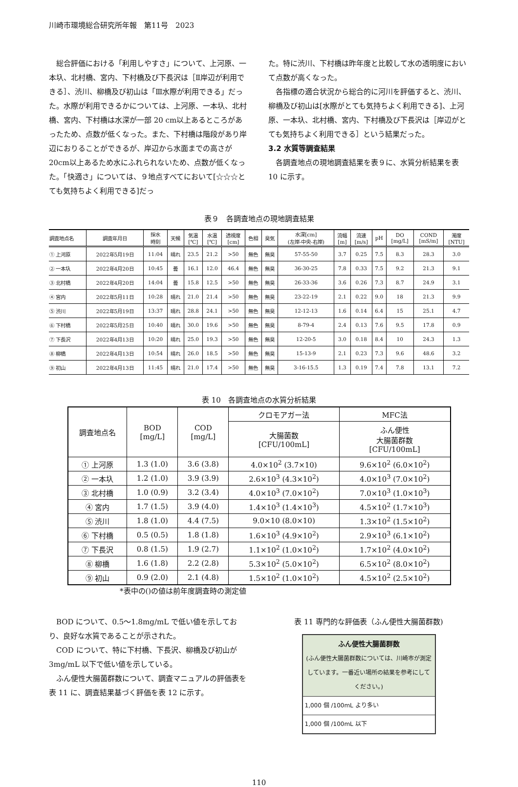川崎市環境総合研究所年報　第11号　2023
総合評価における「利用しやすさ」について、上河原、一本圦、北村橋、宮内、下村橋及び下長沢は［Ⅱ岸辺が利用できる］、渋川、柳橋及び初山は「Ⅲ水際が利用できる」だった。水際が利用できるかについては、上河原、一本圦、北村橋、宮内、下村橋は水深が一部 20 cm以上あるところがあったため、点数が低くなった。また、下村橋は階段があり岸辺におりることができるが、岸辺から水面までの高さが20cm以上あるため水にふれられないため、点数が低くなった。「快適さ」については、９地点すべてにおいて[☆☆☆とても気持ちよく利用できる]だっ
た。特に渋川、下村橋は昨年度と比較して水の透明度において点数が高くなった。
各指標の適合状況から総合的に河川を評価すると、渋川、柳橋及び初山は[水際がとても気持ちよく利用できる]、上河原、一本圦、北村橋、宮内、下村橋及び下長沢は［岸辺がとても気持ちよく利用できる］という結果だった。
3.2 水質等調査結果
各調査地点の現地調査結果を表９に、水質分析結果を表 10 に示す。
表９　各調査地点の現地調査結果
| 調査地点名 | 調査年月日 | 採水 時刻 | 天候 | 気温 [℃] | 水温 [℃] | 透視度 [cm] | 色相 | 臭気 | 水深[cm] (左岸-中央-右岸) | 流幅 [m] | 流速 [m/s] | pH | DO [mg/L] | COND [mS/m] | 濁度 [NTU] |
| --- | --- | --- | --- | --- | --- | --- | --- | --- | --- | --- | --- | --- | --- | --- | --- |
| ① 上河原 | 2022年5月19日 | 11:04 | 晴れ | 23.5 | 21.2 | >50 | 無色 | 無臭 | 57-55-50 | 3.7 | 0.25 | 7.5 | 8.3 | 28.3 | 3.0 |
| ② 一本圦 | 2022年4月20日 | 10:45 | 曇 | 16.1 | 12.0 | 46.4 | 無色 | 無臭 | 36-30-25 | 7.8 | 0.33 | 7.5 | 9.2 | 21.3 | 9.1 |
| ③ 北村橋 | 2022年4月20日 | 14:04 | 曇 | 15.8 | 12.5 | >50 | 無色 | 無臭 | 26-33-36 | 3.6 | 0.26 | 7.3 | 8.7 | 24.9 | 3.1 |
| ④ 宮内 | 2022年5月11日 | 10:28 | 晴れ | 21.0 | 21.4 | >50 | 無色 | 無臭 | 23-22-19 | 2.1 | 0.22 | 9.0 | 18 | 21.3 | 9.9 |
| ⑤ 渋川 | 2022年5月19日 | 13:37 | 晴れ | 28.8 | 24.1 | >50 | 無色 | 無臭 | 12-12-13 | 1.6 | 0.14 | 6.4 | 15 | 25.1 | 4.7 |
| ⑥ 下村橋 | 2022年5月25日 | 10:40 | 晴れ | 30.0 | 19.6 | >50 | 無色 | 無臭 | 8-79-4 | 2.4 | 0.13 | 7.6 | 9.5 | 17.8 | 0.9 |
| ⑦ 下長沢 | 2022年4月13日 | 10:20 | 晴れ | 25.0 | 19.3 | >50 | 無色 | 無臭 | 12-20-5 | 3.0 | 0.18 | 8.4 | 10 | 24.3 | 1.3 |
| ⑧ 柳橋 | 2022年4月13日 | 10:54 | 晴れ | 26.0 | 18.5 | >50 | 無色 | 無臭 | 15-13-9 | 2.1 | 0.23 | 7.3 | 9.6 | 48.6 | 3.2 |
| ⑨ 初山 | 2022年4月13日 | 11:45 | 晴れ | 21.0 | 17.4 | >50 | 無色 | 無臭 | 3-16-15.5 | 1.3 | 0.19 | 7.4 | 7.8 | 13.1 | 7.2 |
表 10　各調査地点の水質分析結果
| 調査地点名 | BOD [mg/L] | COD [mg/L] | クロモアガー法 | MFC法 |
| --- | --- | --- | --- | --- |
| | | | 大腸菌数 [CFU/100mL] | ふん便性 大腸菌群数 [CFU/100mL] |
| ① 上河原 | 1.3 (1.0) | 3.6 (3.8) | 4.0×10<sup>2</sup> (3.7×10) | 9.6×10<sup>2</sup> (6.0×10<sup>2</sup>) |
| ② 一本圦 | 1.2 (1.0) | 3.9 (3.9) | 2.6×10<sup>3</sup> (4.3×10<sup>2</sup>) | 4.0×10<sup>3</sup> (7.0×10<sup>2</sup>) |
| ③ 北村橋 | 1.0 (0.9) | 3.2 (3.4) | 4.0×10<sup>3</sup> (7.0×10<sup>2</sup>) | 7.0×10<sup>3</sup> (1.0×10<sup>3</sup>) |
| ④ 宮内 | 1.7 (1.5) | 3.9 (4.0) | 1.4×10<sup>3</sup> (1.4×10<sup>3</sup>) | 4.5×10<sup>2</sup> (1.7×10<sup>3</sup>) |
| ⑤ 渋川 | 1.8 (1.0) | 4.4 (7.5) | 9.0×10 (8.0×10) | 1.3×10<sup>2</sup> (1.5×10<sup>2</sup>) |
| ⑥ 下村橋 | 0.5 (0.5) | 1.8 (1.8) | 1.6×10<sup>3</sup> (4.9×10<sup>2</sup>) | 2.9×10<sup>3</sup> (6.1×10<sup>2</sup>) |
| ⑦ 下長沢 | 0.8 (1.5) | 1.9 (2.7) | 1.1×10<sup>2</sup> (1.0×10<sup>2</sup>) | 1.7×10<sup>2</sup> (4.0×10<sup>2</sup>) |
| ⑧ 柳橋 | 1.6 (1.8) | 2.2 (2.8) | 5.3×10<sup>2</sup> (5.0×10<sup>2</sup>) | 6.5×10<sup>2</sup> (8.0×10<sup>2</sup>) |
| ⑨ 初山 | 0.9 (2.0) | 2.1 (4.8) | 1.5×10<sup>2</sup> (1.0×10<sup>2</sup>) | 4.5×10<sup>2</sup> (2.5×10<sup>2</sup>) |
*表中の()の値は前年度調査時の測定値
BOD について、0.5～1.8mg/mL で低い値を示しており、良好な水質であることが示された。
COD について、特に下村橋、下長沢、柳橋及び初山が 3mg/mL 以下で低い値を示している。
ふん便性大腸菌群数について、調査マニュアルの評価表を表 11 に、調査結果基づく評価を表 12 に示す。
表 11 専門的な評価表（ふん便性大腸菌群数)
ふん便性大腸菌群数
(ふん便性大腸菌群数については、川崎市が測定しています。一番近い場所の結果を参考にしてください。)
1,000 個 /100mL より多い
1,000 個 /100mL 以下
110